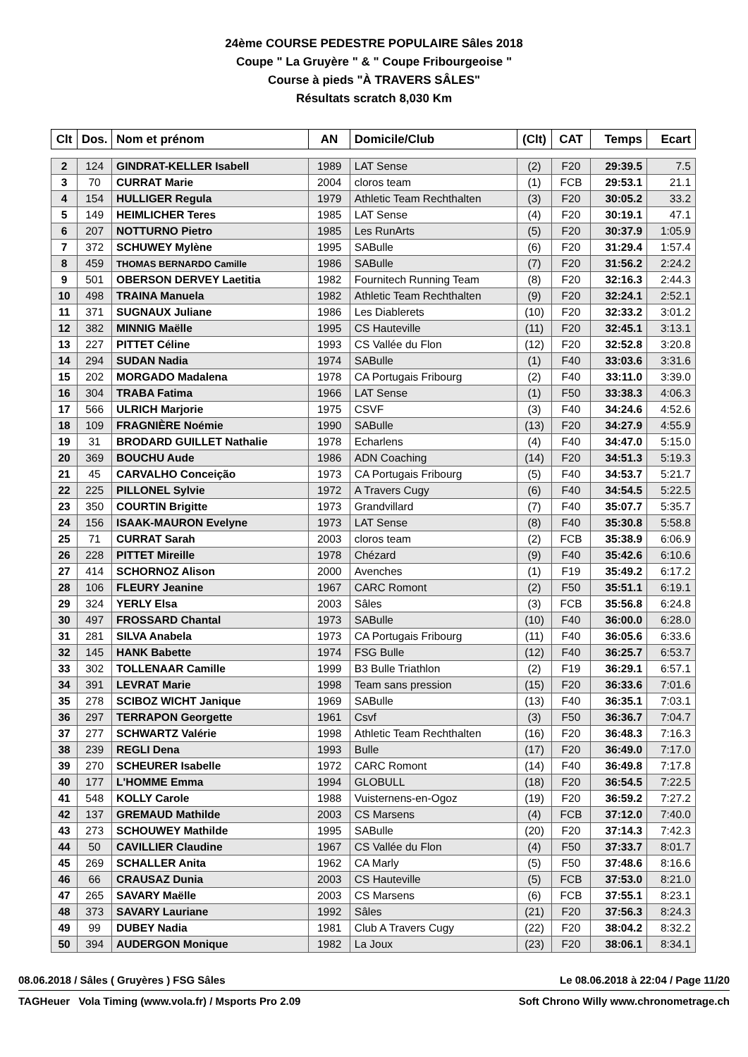24ème COURSE PEDESTRE POPULAIRE Sâles 2018
Coupe " La Gruyère " & " Coupe Fribourgeoise "
Course à pieds "À TRAVERS SÂLES"
Résultats scratch 8,030 Km
| Clt | Dos. | Nom et prénom | AN | Domicile/Club | (Clt) | CAT | Temps | Ecart |
| --- | --- | --- | --- | --- | --- | --- | --- | --- |
| 2 | 124 | GINDRAT-KELLER Isabell | 1989 | LAT Sense | (2) | F20 | 29:39.5 | 7.5 |
| 3 | 70 | CURRAT Marie | 2004 | cloros team | (1) | FCB | 29:53.1 | 21.1 |
| 4 | 154 | HULLIGER Regula | 1979 | Athletic Team Rechthalten | (3) | F20 | 30:05.2 | 33.2 |
| 5 | 149 | HEIMLICHER Teres | 1985 | LAT Sense | (4) | F20 | 30:19.1 | 47.1 |
| 6 | 207 | NOTTURNO Pietro | 1985 | Les RunArts | (5) | F20 | 30:37.9 | 1:05.9 |
| 7 | 372 | SCHUWEY Mylène | 1995 | SABulle | (6) | F20 | 31:29.4 | 1:57.4 |
| 8 | 459 | THOMAS BERNARDO Camille | 1986 | SABulle | (7) | F20 | 31:56.2 | 2:24.2 |
| 9 | 501 | OBERSON DERVEY Laetitia | 1982 | Fournitech Running Team | (8) | F20 | 32:16.3 | 2:44.3 |
| 10 | 498 | TRAINA Manuela | 1982 | Athletic Team Rechthalten | (9) | F20 | 32:24.1 | 2:52.1 |
| 11 | 371 | SUGNAUX Juliane | 1986 | Les Diablerets | (10) | F20 | 32:33.2 | 3:01.2 |
| 12 | 382 | MINNIG Maëlle | 1995 | CS Hauteville | (11) | F20 | 32:45.1 | 3:13.1 |
| 13 | 227 | PITTET Céline | 1993 | CS Vallée du Flon | (12) | F20 | 32:52.8 | 3:20.8 |
| 14 | 294 | SUDAN Nadia | 1974 | SABulle | (1) | F40 | 33:03.6 | 3:31.6 |
| 15 | 202 | MORGADO Madalena | 1978 | CA Portugais Fribourg | (2) | F40 | 33:11.0 | 3:39.0 |
| 16 | 304 | TRABA Fatima | 1966 | LAT Sense | (1) | F50 | 33:38.3 | 4:06.3 |
| 17 | 566 | ULRICH Marjorie | 1975 | CSVF | (3) | F40 | 34:24.6 | 4:52.6 |
| 18 | 109 | FRAGNIÈRE Noémie | 1990 | SABulle | (13) | F20 | 34:27.9 | 4:55.9 |
| 19 | 31 | BRODARD GUILLET Nathalie | 1978 | Echarlens | (4) | F40 | 34:47.0 | 5:15.0 |
| 20 | 369 | BOUCHU Aude | 1986 | ADN Coaching | (14) | F20 | 34:51.3 | 5:19.3 |
| 21 | 45 | CARVALHO Conceição | 1973 | CA Portugais Fribourg | (5) | F40 | 34:53.7 | 5:21.7 |
| 22 | 225 | PILLONEL Sylvie | 1972 | A Travers Cugy | (6) | F40 | 34:54.5 | 5:22.5 |
| 23 | 350 | COURTIN Brigitte | 1973 | Grandvillard | (7) | F40 | 35:07.7 | 5:35.7 |
| 24 | 156 | ISAAK-MAURON Evelyne | 1973 | LAT Sense | (8) | F40 | 35:30.8 | 5:58.8 |
| 25 | 71 | CURRAT Sarah | 2003 | cloros team | (2) | FCB | 35:38.9 | 6:06.9 |
| 26 | 228 | PITTET Mireille | 1978 | Chézard | (9) | F40 | 35:42.6 | 6:10.6 |
| 27 | 414 | SCHORNOZ Alison | 2000 | Avenches | (1) | F19 | 35:49.2 | 6:17.2 |
| 28 | 106 | FLEURY Jeanine | 1967 | CARC Romont | (2) | F50 | 35:51.1 | 6:19.1 |
| 29 | 324 | YERLY Elsa | 2003 | Sâles | (3) | FCB | 35:56.8 | 6:24.8 |
| 30 | 497 | FROSSARD Chantal | 1973 | SABulle | (10) | F40 | 36:00.0 | 6:28.0 |
| 31 | 281 | SILVA Anabela | 1973 | CA Portugais Fribourg | (11) | F40 | 36:05.6 | 6:33.6 |
| 32 | 145 | HANK Babette | 1974 | FSG Bulle | (12) | F40 | 36:25.7 | 6:53.7 |
| 33 | 302 | TOLLENAAR Camille | 1999 | B3 Bulle Triathlon | (2) | F19 | 36:29.1 | 6:57.1 |
| 34 | 391 | LEVRAT Marie | 1998 | Team sans pression | (15) | F20 | 36:33.6 | 7:01.6 |
| 35 | 278 | SCIBOZ WICHT Janique | 1969 | SABulle | (13) | F40 | 36:35.1 | 7:03.1 |
| 36 | 297 | TERRAPON Georgette | 1961 | Csvf | (3) | F50 | 36:36.7 | 7:04.7 |
| 37 | 277 | SCHWARTZ Valérie | 1998 | Athletic Team Rechthalten | (16) | F20 | 36:48.3 | 7:16.3 |
| 38 | 239 | REGLI Dena | 1993 | Bulle | (17) | F20 | 36:49.0 | 7:17.0 |
| 39 | 270 | SCHEURER Isabelle | 1972 | CARC Romont | (14) | F40 | 36:49.8 | 7:17.8 |
| 40 | 177 | L'HOMME Emma | 1994 | GLOBULL | (18) | F20 | 36:54.5 | 7:22.5 |
| 41 | 548 | KOLLY Carole | 1988 | Vuisternens-en-Ogoz | (19) | F20 | 36:59.2 | 7:27.2 |
| 42 | 137 | GREMAUD Mathilde | 2003 | CS Marsens | (4) | FCB | 37:12.0 | 7:40.0 |
| 43 | 273 | SCHOUWEY Mathilde | 1995 | SABulle | (20) | F20 | 37:14.3 | 7:42.3 |
| 44 | 50 | CAVILLIER Claudine | 1967 | CS Vallée du Flon | (4) | F50 | 37:33.7 | 8:01.7 |
| 45 | 269 | SCHALLER Anita | 1962 | CA Marly | (5) | F50 | 37:48.6 | 8:16.6 |
| 46 | 66 | CRAUSAZ Dunia | 2003 | CS Hauteville | (5) | FCB | 37:53.0 | 8:21.0 |
| 47 | 265 | SAVARY Maëlle | 2003 | CS Marsens | (6) | FCB | 37:55.1 | 8:23.1 |
| 48 | 373 | SAVARY Lauriane | 1992 | Sâles | (21) | F20 | 37:56.3 | 8:24.3 |
| 49 | 99 | DUBEY Nadia | 1981 | Club A Travers Cugy | (22) | F20 | 38:04.2 | 8:32.2 |
| 50 | 394 | AUDERGON Monique | 1982 | La Joux | (23) | F20 | 38:06.1 | 8:34.1 |
08.06.2018 / Sâles ( Gruyères ) FSG Sâles Le 08.06.2018 à 22:04 / Page 11/20
TAGHeuer Vola Timing (www.vola.fr) / Msports Pro 2.09 Soft Chrono Willy www.chronometrage.ch